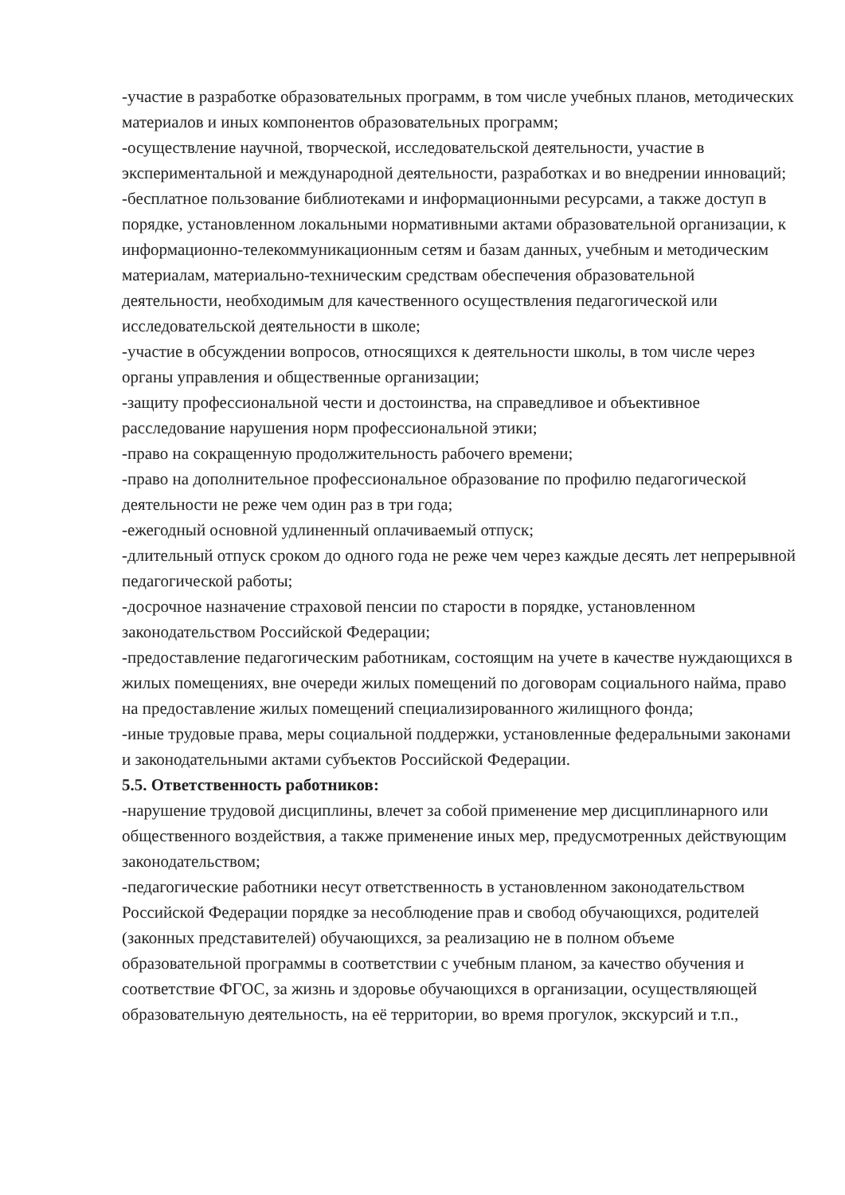-участие в разработке образовательных программ, в том числе учебных планов, методических материалов и иных компонентов образовательных программ;
-осуществление научной, творческой, исследовательской деятельности, участие в экспериментальной и международной деятельности, разработках и во внедрении инноваций;
-бесплатное пользование библиотеками и информационными ресурсами, а также доступ в порядке, установленном локальными нормативными актами образовательной организации, к информационно-телекоммуникационным сетям и базам данных, учебным и методическим материалам, материально-техническим средствам обеспечения образовательной деятельности, необходимым для качественного осуществления педагогической или исследовательской деятельности в школе;
-участие в обсуждении вопросов, относящихся к деятельности школы, в том числе через органы управления и общественные организации;
-защиту профессиональной чести и достоинства, на справедливое и объективное расследование нарушения норм профессиональной этики;
-право на сокращенную продолжительность рабочего времени;
-право на дополнительное профессиональное образование по профилю педагогической деятельности не реже чем один раз в три года;
-ежегодный основной удлиненный оплачиваемый отпуск;
-длительный отпуск сроком до одного года не реже чем через каждые десять лет непрерывной педагогической работы;
-досрочное назначение страховой пенсии по старости в порядке, установленном законодательством Российской Федерации;
-предоставление педагогическим работникам, состоящим на учете в качестве нуждающихся в жилых помещениях, вне очереди жилых помещений по договорам социального найма, право на предоставление жилых помещений специализированного жилищного фонда;
-иные трудовые права, меры социальной поддержки, установленные федеральными законами и законодательными актами субъектов Российской Федерации.
5.5. Ответственность работников:
-нарушение трудовой дисциплины, влечет за собой применение мер дисциплинарного или общественного воздействия, а также применение иных мер, предусмотренных действующим законодательством;
-педагогические работники несут ответственность в установленном законодательством Российской Федерации порядке за несоблюдение прав и свобод обучающихся, родителей (законных представителей) обучающихся, за реализацию не в полном объеме образовательной программы в соответствии с учебным планом, за качество обучения и соответствие ФГОС, за жизнь и здоровье обучающихся в организации, осуществляющей образовательную деятельность, на её территории, во время прогулок, экскурсий и т.п.,